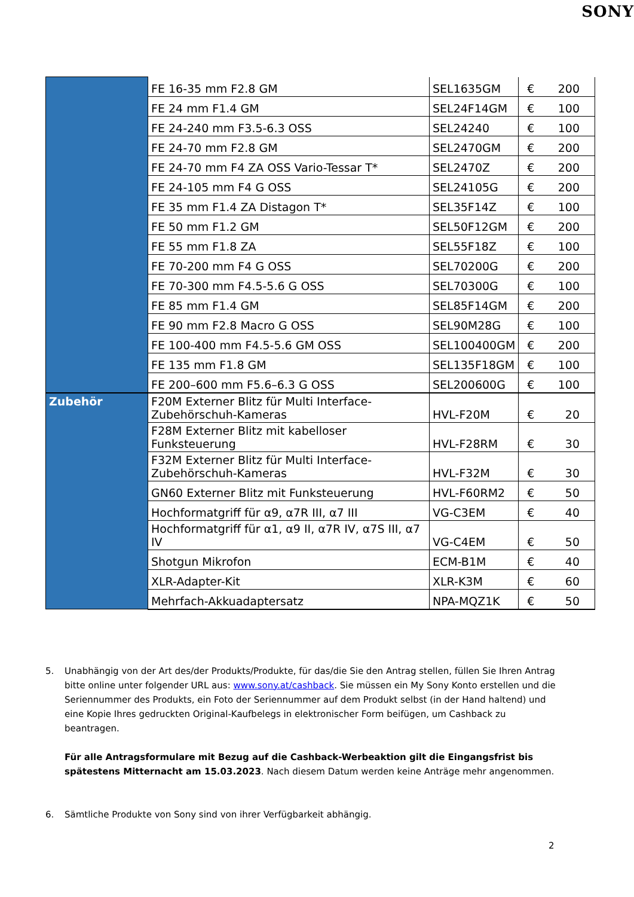SONY
| | FE 16-35 mm F2.8 GM | SEL1635GM | € | 200 |
| | FE 24 mm F1.4 GM | SEL24F14GM | € | 100 |
| | FE 24-240 mm F3.5-6.3 OSS | SEL24240 | € | 100 |
| | FE 24-70 mm F2.8 GM | SEL2470GM | € | 200 |
| | FE 24-70 mm F4 ZA OSS Vario-Tessar T* | SEL2470Z | € | 200 |
| | FE 24-105 mm F4 G OSS | SEL24105G | € | 200 |
| | FE 35 mm F1.4 ZA Distagon T* | SEL35F14Z | € | 100 |
| | FE 50 mm F1.2 GM | SEL50F12GM | € | 200 |
| | FE 55 mm F1.8 ZA | SEL55F18Z | € | 100 |
| | FE 70-200 mm F4 G OSS | SEL70200G | € | 200 |
| | FE 70-300 mm F4.5-5.6 G OSS | SEL70300G | € | 100 |
| | FE 85 mm F1.4 GM | SEL85F14GM | € | 200 |
| | FE 90 mm F2.8 Macro G OSS | SEL90M28G | € | 100 |
| | FE 100-400 mm F4.5-5.6 GM OSS | SEL100400GM | € | 200 |
| | FE 135 mm F1.8 GM | SEL135F18GM | € | 100 |
| | FE 200–600 mm F5.6–6.3 G OSS | SEL200600G | € | 100 |
| Zubehör | F20M Externer Blitz für Multi Interface-Zubehörschuh-Kameras | HVL-F20M | € | 20 |
| | F28M Externer Blitz mit kabelloser Funksteuerung | HVL-F28RM | € | 30 |
| | F32M Externer Blitz für Multi Interface-Zubehörschuh-Kameras | HVL-F32M | € | 30 |
| | GN60 Externer Blitz mit Funksteuerung | HVL-F60RM2 | € | 50 |
| | Hochformatgriff für α9, α7R III, α7 III | VG-C3EM | € | 40 |
| | Hochformatgriff für α1, α9 II, α7R IV, α7S III, α7 IV | VG-C4EM | € | 50 |
| | Shotgun Mikrofon | ECM-B1M | € | 40 |
| | XLR-Adapter-Kit | XLR-K3M | € | 60 |
| | Mehrfach-Akkuadaptersatz | NPA-MQZ1K | € | 50 |
5. Unabhängig von der Art des/der Produkts/Produkte, für das/die Sie den Antrag stellen, füllen Sie Ihren Antrag bitte online unter folgender URL aus: www.sony.at/cashback. Sie müssen ein My Sony Konto erstellen und die Seriennummer des Produkts, ein Foto der Seriennummer auf dem Produkt selbst (in der Hand haltend) und eine Kopie Ihres gedruckten Original-Kaufbelegs in elektronischer Form beifügen, um Cashback zu beantragen.
Für alle Antragsformulare mit Bezug auf die Cashback-Werbeaktion gilt die Eingangsfrist bis spätestens Mitternacht am 15.03.2023. Nach diesem Datum werden keine Anträge mehr angenommen.
6. Sämtliche Produkte von Sony sind von ihrer Verfügbarkeit abhängig.
2